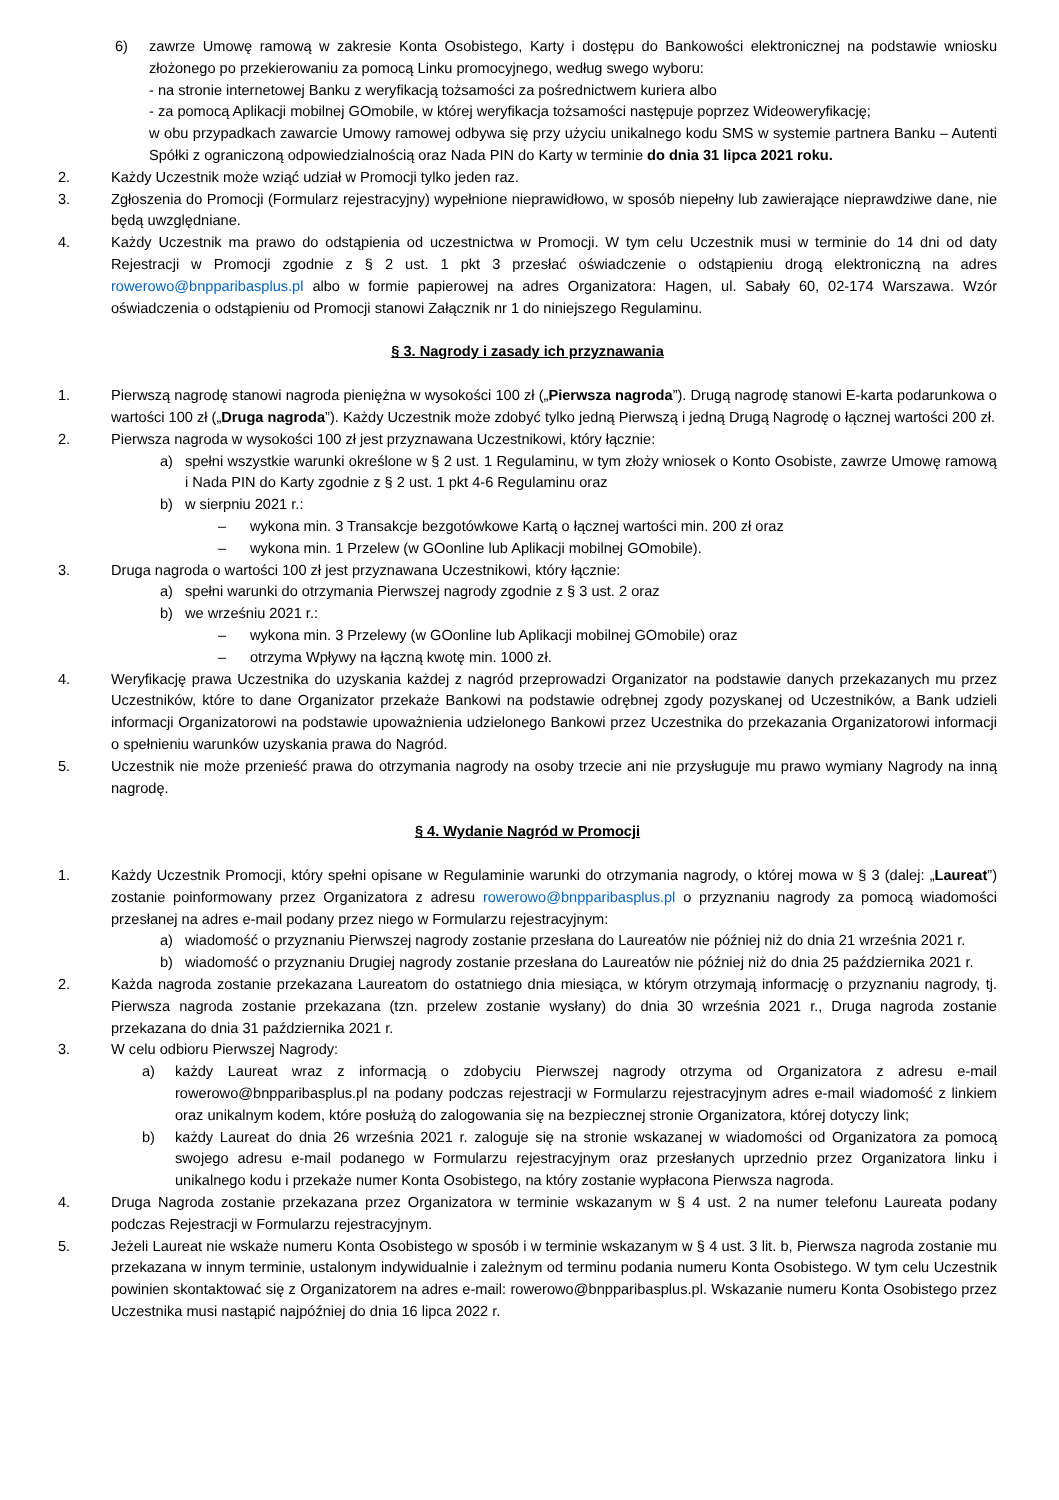6) zawrze Umowę ramową w zakresie Konta Osobistego, Karty i dostępu do Bankowości elektronicznej na podstawie wniosku złożonego po przekierowaniu za pomocą Linku promocyjnego, według swego wyboru:
- na stronie internetowej Banku z weryfikacją tożsamości za pośrednictwem kuriera albo
- za pomocą Aplikacji mobilnej GOmobile, w której weryfikacja tożsamości następuje poprzez Wideoweryfikację;
w obu przypadkach zawarcie Umowy ramowej odbywa się przy użyciu unikalnego kodu SMS w systemie partnera Banku – Autenti Spółki z ograniczoną odpowiedzialnością oraz Nada PIN do Karty w terminie do dnia 31 lipca 2021 roku.
2. Każdy Uczestnik może wziąć udział w Promocji tylko jeden raz.
3. Zgłoszenia do Promocji (Formularz rejestracyjny) wypełnione nieprawidłowo, w sposób niepełny lub zawierające nieprawdziwe dane, nie będą uwzględniane.
4. Każdy Uczestnik ma prawo do odstąpienia od uczestnictwa w Promocji. W tym celu Uczestnik musi w terminie do 14 dni od daty Rejestracji w Promocji zgodnie z § 2 ust. 1 pkt 3 przesłać oświadczenie o odstąpieniu drogą elektroniczną na adres rowerowo@bnpparibasplus.pl albo w formie papierowej na adres Organizatora: Hagen, ul. Sabały 60, 02-174 Warszawa. Wzór oświadczenia o odstąpieniu od Promocji stanowi Załącznik nr 1 do niniejszego Regulaminu.
§ 3. Nagrody i zasady ich przyznawania
1. Pierwszą nagrodę stanowi nagroda pieniężna w wysokości 100 zł („Pierwsza nagroda”). Drugą nagrodę stanowi E-karta podarunkowa o wartości 100 zł („Druga nagroda”). Każdy Uczestnik może zdobyć tylko jedną Pierwszą i jedną Drugą Nagrodę o łącznej wartości 200 zł.
2. Pierwsza nagroda w wysokości 100 zł jest przyznawana Uczestnikowi, który łącznie:
a) spełni wszystkie warunki określone w § 2 ust. 1 Regulaminu, w tym złoży wniosek o Konto Osobiste, zawrze Umowę ramową i Nada PIN do Karty zgodnie z § 2 ust. 1 pkt 4-6 Regulaminu oraz
b) w sierpniu 2021 r.:
– wykona min. 3 Transakcje bezgotówkowe Kartą o łącznej wartości min. 200 zł oraz
– wykona min. 1 Przelew (w GOonline lub Aplikacji mobilnej GOmobile).
3. Druga nagroda o wartości 100 zł jest przyznawana Uczestnikowi, który łącznie:
a) spełni warunki do otrzymania Pierwszej nagrody zgodnie z § 3 ust. 2 oraz
b) we wrześniu 2021 r.:
– wykona min. 3 Przelewy (w GOonline lub Aplikacji mobilnej GOmobile) oraz
– otrzyma Wpływy na łączną kwotę min. 1000 zł.
4. Weryfikację prawa Uczestnika do uzyskania każdej z nagród przeprowadzi Organizator na podstawie danych przekazanych mu przez Uczestników, które to dane Organizator przekaże Bankowi na podstawie odrębnej zgody pozyskanej od Uczestników, a Bank udzieli informacji Organizatorowi na podstawie upoważnienia udzielonego Bankowi przez Uczestnika do przekazania Organizatorowi informacji o spełnieniu warunków uzyskania prawa do Nagród.
5. Uczestnik nie może przenieść prawa do otrzymania nagrody na osoby trzecie ani nie przysługuje mu prawo wymiany Nagrody na inną nagrodę.
§ 4. Wydanie Nagród w Promocji
1. Każdy Uczestnik Promocji, który spełni opisane w Regulaminie warunki do otrzymania nagrody, o której mowa w § 3 (dalej: „Laureat”) zostanie poinformowany przez Organizatora z adresu rowerowo@bnpparibasplus.pl o przyznaniu nagrody za pomocą wiadomości przesłanej na adres e-mail podany przez niego w Formularzu rejestracyjnym:
a) wiadomość o przyznaniu Pierwszej nagrody zostanie przesłana do Laureatów nie później niż do dnia 21 września 2021 r.
b) wiadomość o przyznaniu Drugiej nagrody zostanie przesłana do Laureatów nie później niż do dnia 25 października 2021 r.
2. Każda nagroda zostanie przekazana Laureatom do ostatniego dnia miesiąca, w którym otrzymają informację o przyznaniu nagrody, tj. Pierwsza nagroda zostanie przekazana (tzn. przelew zostanie wysłany) do dnia 30 września 2021 r., Druga nagroda zostanie przekazana do dnia 31 października 2021 r.
3. W celu odbioru Pierwszej Nagrody:
a) każdy Laureat wraz z informacją o zdobyciu Pierwszej nagrody otrzyma od Organizatora z adresu e-mail rowerowo@bnpparibasplus.pl na podany podczas rejestracji w Formularzu rejestracyjnym adres e-mail wiadomość z linkiem oraz unikalnym kodem, które posłużą do zalogowania się na bezpiecznej stronie Organizatora, której dotyczy link;
b) każdy Laureat do dnia 26 września 2021 r. zaloguje się na stronie wskazanej w wiadomości od Organizatora za pomocą swojego adresu e-mail podanego w Formularzu rejestracyjnym oraz przesłanych uprzednio przez Organizatora linku i unikalnego kodu i przekaże numer Konta Osobistego, na który zostanie wypłacona Pierwsza nagroda.
4. Druga Nagroda zostanie przekazana przez Organizatora w terminie wskazanym w § 4 ust. 2 na numer telefonu Laureata podany podczas Rejestracji w Formularzu rejestracyjnym.
5. Jeżeli Laureat nie wskaże numeru Konta Osobistego w sposób i w terminie wskazanym w § 4 ust. 3 lit. b, Pierwsza nagroda zostanie mu przekazana w innym terminie, ustalonym indywidualnie i zależnym od terminu podania numeru Konta Osobistego. W tym celu Uczestnik powinien skontaktować się z Organizatorem na adres e-mail: rowerowo@bnpparibasplus.pl. Wskazanie numeru Konta Osobistego przez Uczestnika musi nastąpić najpóźniej do dnia 16 lipca 2022 r.